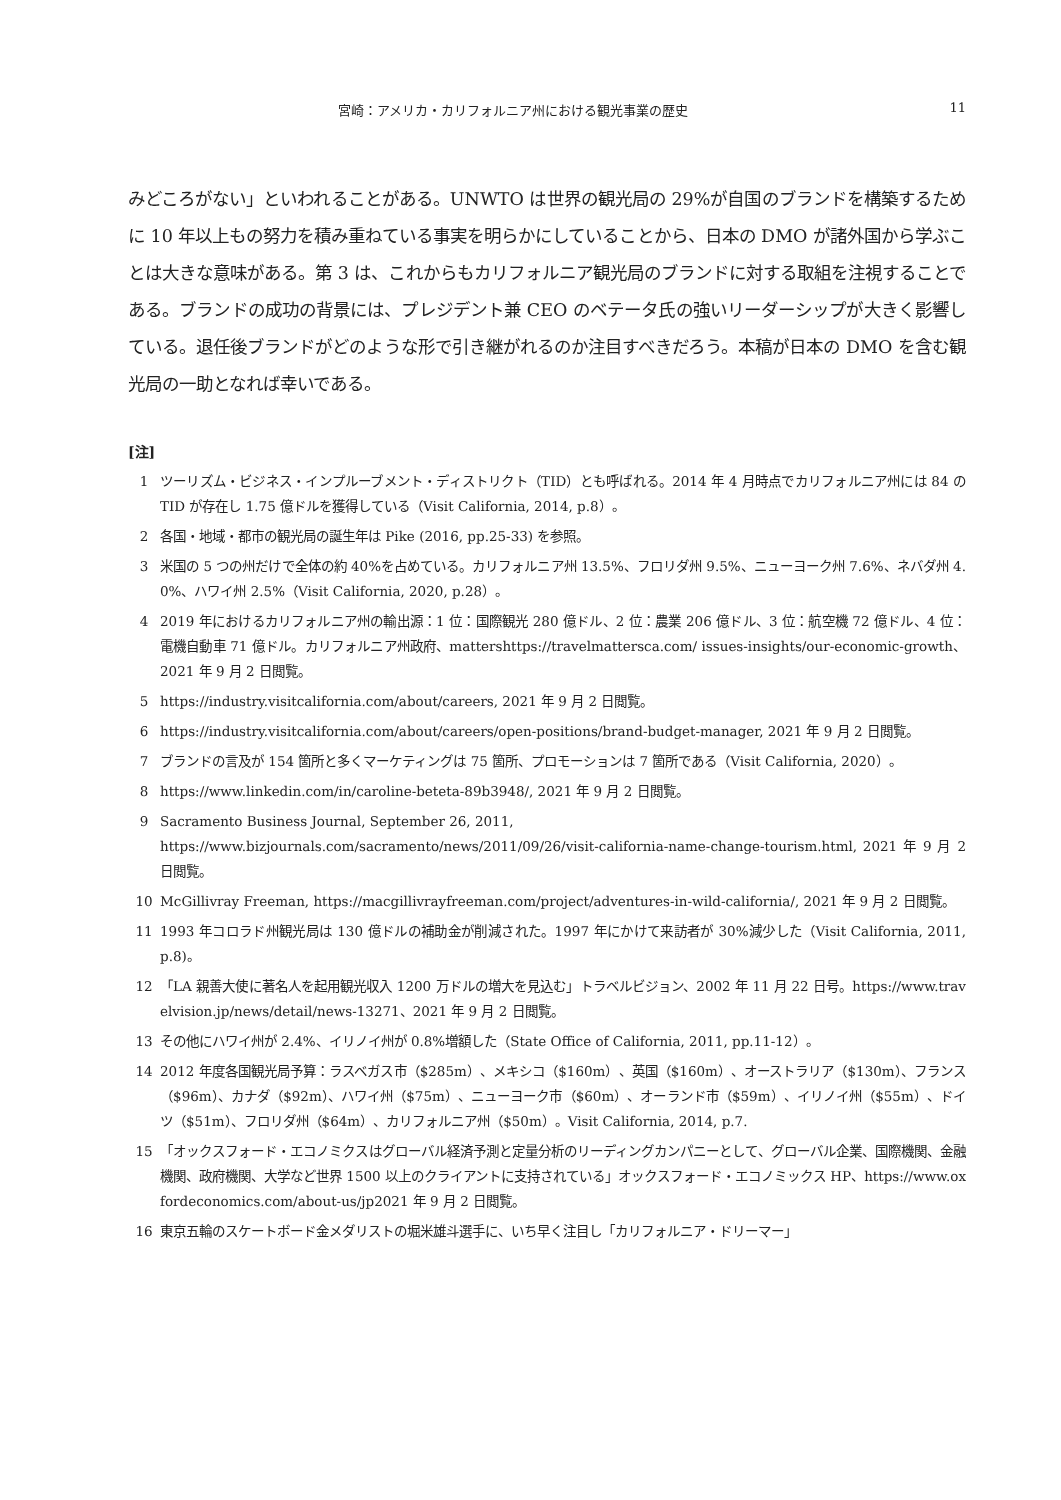宮崎：アメリカ・カリフォルニア州における観光事業の歴史 11
みどころがない」といわれることがある。UNWTO は世界の観光局の 29%が自国のブランドを構築するために 10 年以上もの努力を積み重ねている事実を明らかにしていることから、日本の DMO が諸外国から学ぶことは大きな意味がある。第 3 は、これからもカリフォルニア観光局のブランドに対する取組を注視することである。ブランドの成功の背景には、プレジデント兼 CEO のベテータ氏の強いリーダーシップが大きく影響している。退任後ブランドがどのような形で引き継がれるのか注目すべきだろう。本稿が日本の DMO を含む観光局の一助となれば幸いである。
[注]
1 ツーリズム・ビジネス・インプルーブメント・ディストリクト（TID）とも呼ばれる。2014 年 4 月時点でカリフォルニア州には 84 の TID が存在し 1.75 億ドルを獲得している（Visit California, 2014, p.8）。
2 各国・地域・都市の観光局の誕生年は Pike (2016, pp.25-33) を参照。
3 米国の 5 つの州だけで全体の約 40%を占めている。カリフォルニア州 13.5%、フロリダ州 9.5%、ニューヨーク州 7.6%、ネバダ州 4.0%、ハワイ州 2.5%（Visit California, 2020, p.28）。
4 2019 年におけるカリフォルニア州の輸出源：1 位：国際観光 280 億ドル、2 位：農業 206 億ドル、3 位：航空機 72 億ドル、4 位：電機自動車 71 億ドル。カリフォルニア州政府、mattershttps://travelmattersca.com/ issues-insights/our-economic-growth、2021 年 9 月 2 日閲覧。
5 https://industry.visitcalifornia.com/about/careers, 2021 年 9 月 2 日閲覧。
6 https://industry.visitcalifornia.com/about/careers/open-positions/brand-budget-manager, 2021 年 9 月 2 日閲覧。
7 ブランドの言及が 154 箇所と多くマーケティングは 75 箇所、プロモーションは 7 箇所である（Visit California, 2020）。
8 https://www.linkedin.com/in/caroline-beteta-89b3948/, 2021 年 9 月 2 日閲覧。
9 Sacramento Business Journal, September 26, 2011,
https://www.bizjournals.com/sacramento/news/2011/09/26/visit-california-name-change-tourism.html, 2021 年 9 月 2 日閲覧。
10 McGillivray Freeman, https://macgillivrayfreeman.com/project/adventures-in-wild-california/, 2021 年 9 月 2 日閲覧。
11 1993 年コロラド州観光局は 130 億ドルの補助金が削減された。1997 年にかけて来訪者が 30%減少した（Visit California, 2011, p.8)。
12 「LA 親善大使に著名人を起用観光収入 1200 万ドルの増大を見込む」トラベルビジョン、2002 年 11 月 22 日号。https://www.travelvision.jp/news/detail/news-13271、2021 年 9 月 2 日閲覧。
13 その他にハワイ州が 2.4%、イリノイ州が 0.8%増額した（State Office of California, 2011, pp.11-12）。
14 2012 年度各国観光局予算：ラスベガス市（$285m）、メキシコ（$160m）、英国（$160m）、オーストラリア（$130m）、フランス（$96m）、カナダ（$92m）、ハワイ州（$75m）、ニューヨーク市（$60m）、オーランド市（$59m）、イリノイ州（$55m）、ドイツ（$51m）、フロリダ州（$64m）、カリフォルニア州（$50m）。Visit California, 2014, p.7.
15 「オックスフォード・エコノミクスはグローバル経済予測と定量分析のリーディングカンパニーとして、グローバル企業、国際機関、金融機関、政府機関、大学など世界 1500 以上のクライアントに支持されている」オックスフォード・エコノミックス HP、https://www.oxfordeconomics.com/about-us/jp2021 年 9 月 2 日閲覧。
16 東京五輪のスケートボード金メダリストの堀米雄斗選手に、いち早く注目し「カリフォルニア・ドリーマー」